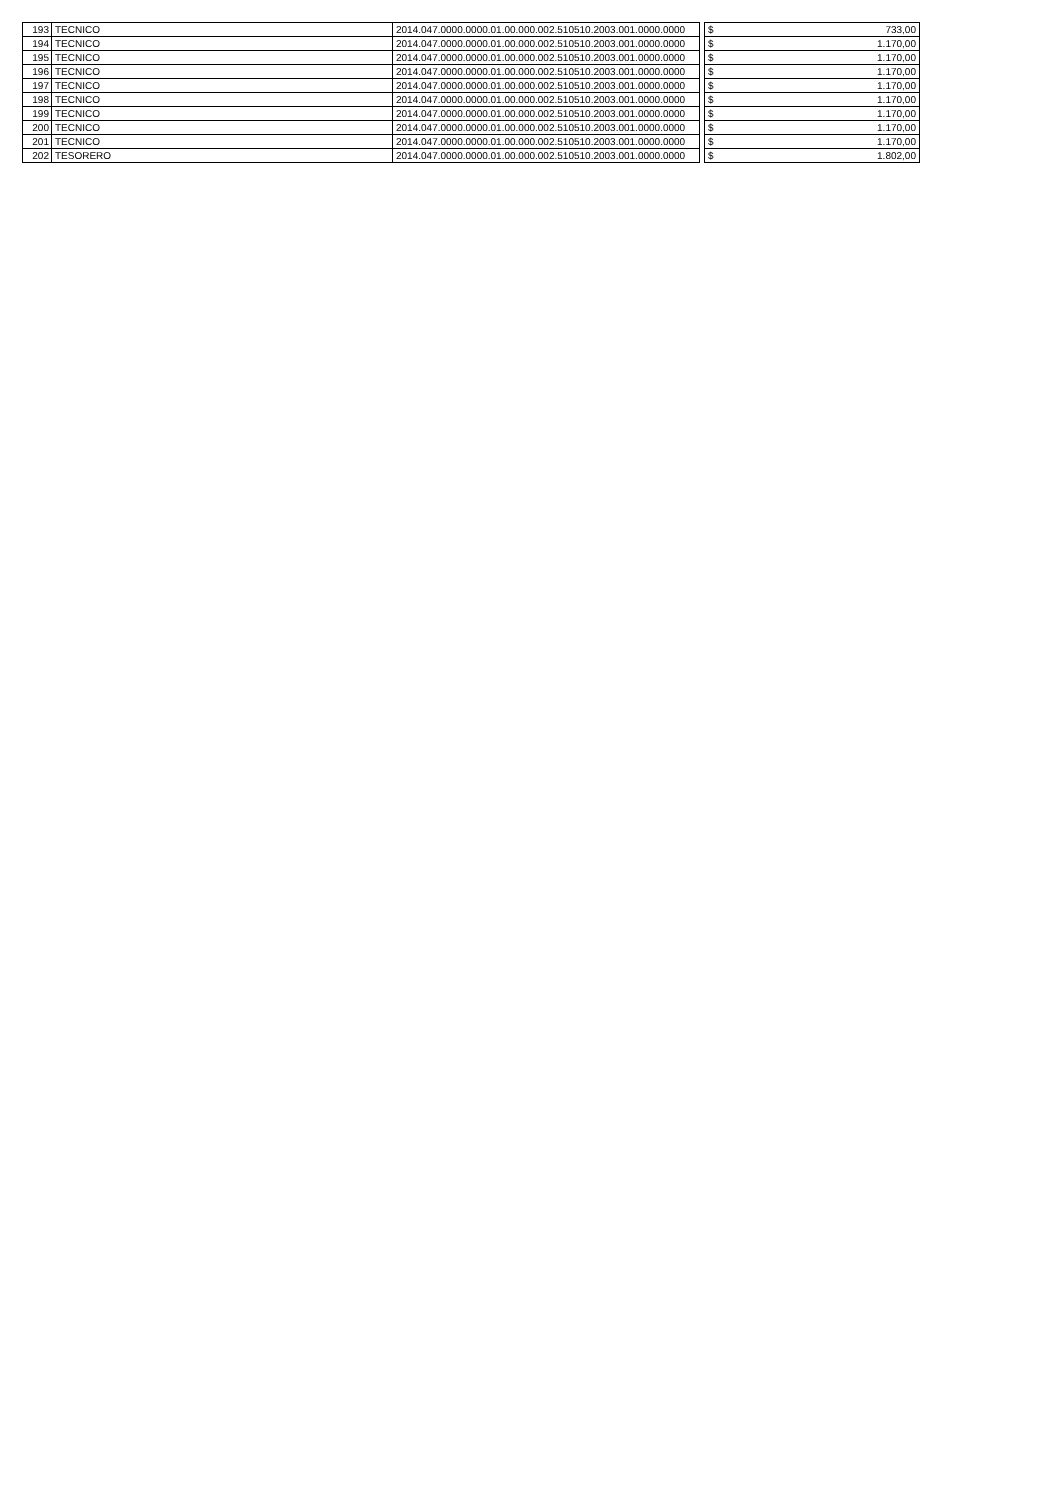| 193 | TECNICO | 2014.047.0000.0000.01.00.000.002.510510.2003.001.0000.0000 | | $ | 733,00 |
| 194 | TECNICO | 2014.047.0000.0000.01.00.000.002.510510.2003.001.0000.0000 | | $ | 1.170,00 |
| 195 | TECNICO | 2014.047.0000.0000.01.00.000.002.510510.2003.001.0000.0000 | | $ | 1.170,00 |
| 196 | TECNICO | 2014.047.0000.0000.01.00.000.002.510510.2003.001.0000.0000 | | $ | 1.170,00 |
| 197 | TECNICO | 2014.047.0000.0000.01.00.000.002.510510.2003.001.0000.0000 | | $ | 1.170,00 |
| 198 | TECNICO | 2014.047.0000.0000.01.00.000.002.510510.2003.001.0000.0000 | | $ | 1.170,00 |
| 199 | TECNICO | 2014.047.0000.0000.01.00.000.002.510510.2003.001.0000.0000 | | $ | 1.170,00 |
| 200 | TECNICO | 2014.047.0000.0000.01.00.000.002.510510.2003.001.0000.0000 | | $ | 1.170,00 |
| 201 | TECNICO | 2014.047.0000.0000.01.00.000.002.510510.2003.001.0000.0000 | | $ | 1.170,00 |
| 202 | TESORERO | 2014.047.0000.0000.01.00.000.002.510510.2003.001.0000.0000 | | $ | 1.802,00 |